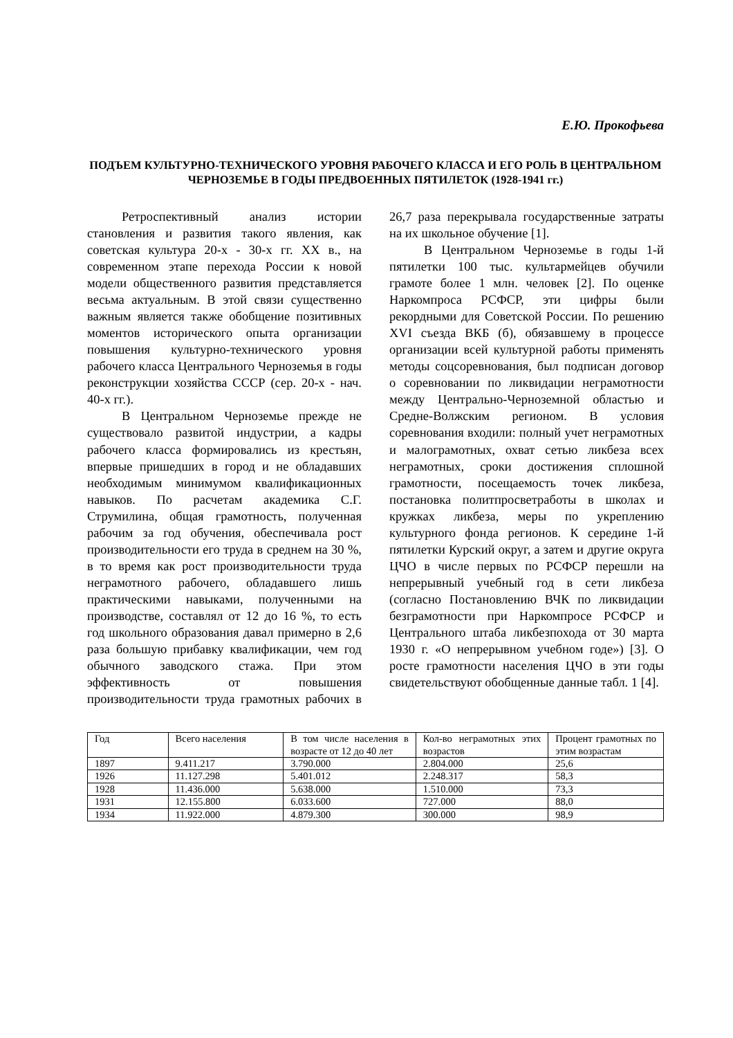Е.Ю. Прокофьева
ПОДЪЕМ КУЛЬТУРНО-ТЕХНИЧЕСКОГО УРОВНЯ РАБОЧЕГО КЛАССА И ЕГО РОЛЬ В ЦЕНТРАЛЬНОМ ЧЕРНОЗЕМЬЕ В ГОДЫ ПРЕДВОЕННЫХ ПЯТИЛЕТОК (1928-1941 гг.)
Ретроспективный анализ истории становления и развития такого явления, как советская культура 20-х - 30-х гг. XX в., на современном этапе перехода России к новой модели общественного развития представляется весьма актуальным. В этой связи существенно важным является также обобщение позитивных моментов исторического опыта организации повышения культурно-технического уровня рабочего класса Центрального Черноземья в годы реконструкции хозяйства СССР (сер. 20-х - нач. 40-х гг.).
В Центральном Черноземье прежде не существовало развитой индустрии, а кадры рабочего класса формировались из крестьян, впервые пришедших в город и не обладавших необходимым минимумом квалификационных навыков. По расчетам академика С.Г. Струмилина, общая грамотность, полученная рабочим за год обучения, обеспечивала рост производительности его труда в среднем на 30 %, в то время как рост производительности труда неграмотного рабочего, обладавшего лишь практическими навыками, полученными на производстве, составлял от 12 до 16 %, то есть год школьного образования давал примерно в 2,6 раза большую прибавку квалификации, чем год обычного заводского стажа. При этом эффективность от повышения производительности труда грамотных рабочих в 26,7 раза перекрывала государственные затраты на их школьное обучение [1].
В Центральном Черноземье в годы 1-й пятилетки 100 тыс. культармейцев обучили грамоте более 1 млн. человек [2]. По оценке Наркомпроса РСФСР, эти цифры были рекордными для Советской России. По решению XVI съезда ВКБ (б), обязавшему в процессе организации всей культурной работы применять методы соцсоревнования, был подписан договор о соревновании по ликвидации неграмотности между Центрально-Черноземной областью и Средне-Волжским регионом. В условия соревнования входили: полный учет неграмотных и малограмотных, охват сетью ликбеза всех неграмотных, сроки достижения сплошной грамотности, посещаемость точек ликбеза, постановка политпросветработы в школах и кружках ликбеза, меры по укреплению культурного фонда регионов. К середине 1-й пятилетки Курский округ, а затем и другие округа ЦЧО в числе первых по РСФСР перешли на непрерывный учебный год в сети ликбеза (согласно Постановлению ВЧК по ликвидации безграмотности при Наркомпросе РСФСР и Центрального штаба ликбезпохода от 30 марта 1930 г. «О непрерывном учебном годе») [3]. О росте грамотности населения ЦЧО в эти годы свидетельствуют обобщенные данные табл. 1 [4].
| Год | Всего населения | В том числе населения в возрасте от 12 до 40 лет | Кол-во неграмотных этих возрастов | Процент грамотных по этим возрастам |
| 1897 | 9.411.217 | 3.790.000 | 2.804.000 | 25,6 |
| 1926 | 11.127.298 | 5.401.012 | 2.248.317 | 58,3 |
| 1928 | 11.436.000 | 5.638.000 | 1.510.000 | 73,3 |
| 1931 | 12.155.800 | 6.033.600 | 727.000 | 88,0 |
| 1934 | 11.922.000 | 4.879.300 | 300.000 | 98,9 |